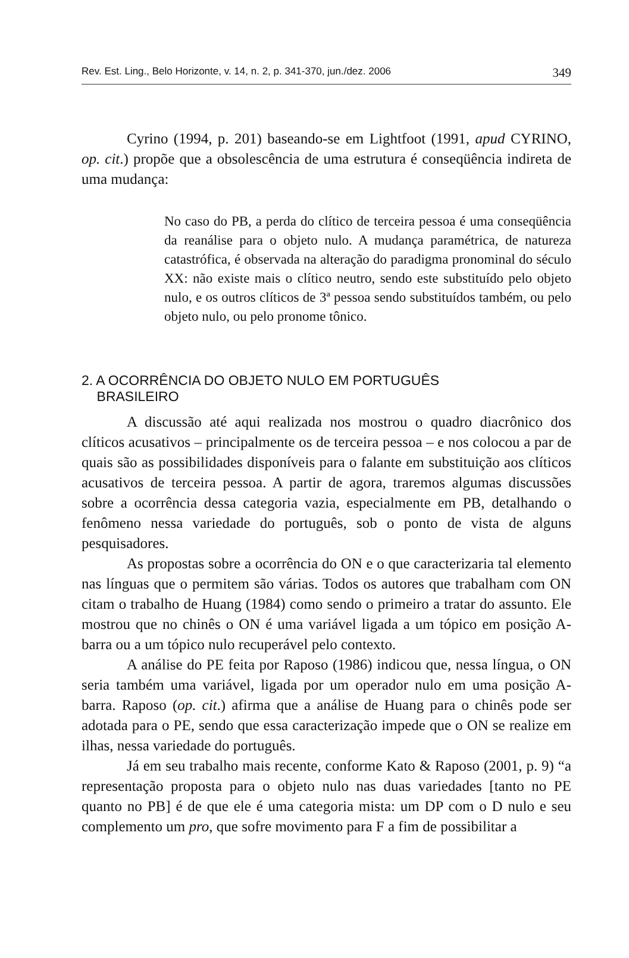Rev. Est. Ling., Belo Horizonte, v. 14, n. 2, p. 341-370, jun./dez. 2006 349
Cyrino (1994, p. 201) baseando-se em Lightfoot (1991, apud CYRINO, op. cit.) propõe que a obsolescência de uma estrutura é conseqüência indireta de uma mudança:
No caso do PB, a perda do clítico de terceira pessoa é uma conseqüência da reanálise para o objeto nulo. A mudança paramétrica, de natureza catastrófica, é observada na alteração do paradigma pronominal do século XX: não existe mais o clítico neutro, sendo este substituído pelo objeto nulo, e os outros clíticos de 3ª pessoa sendo substituídos também, ou pelo objeto nulo, ou pelo pronome tônico.
2. A OCORRÊNCIA DO OBJETO NULO EM PORTUGUÊS
BRASILEIRO
A discussão até aqui realizada nos mostrou o quadro diacrônico dos clíticos acusativos – principalmente os de terceira pessoa – e nos colocou a par de quais são as possibilidades disponíveis para o falante em substituição aos clíticos acusativos de terceira pessoa. A partir de agora, traremos algumas discussões sobre a ocorrência dessa categoria vazia, especialmente em PB, detalhando o fenômeno nessa variedade do português, sob o ponto de vista de alguns pesquisadores.
As propostas sobre a ocorrência do ON e o que caracterizaria tal elemento nas línguas que o permitem são várias. Todos os autores que trabalham com ON citam o trabalho de Huang (1984) como sendo o primeiro a tratar do assunto. Ele mostrou que no chinês o ON é uma variável ligada a um tópico em posição A-barra ou a um tópico nulo recuperável pelo contexto.
A análise do PE feita por Raposo (1986) indicou que, nessa língua, o ON seria também uma variável, ligada por um operador nulo em uma posição A-barra. Raposo (op. cit.) afirma que a análise de Huang para o chinês pode ser adotada para o PE, sendo que essa caracterização impede que o ON se realize em ilhas, nessa variedade do português.
Já em seu trabalho mais recente, conforme Kato & Raposo (2001, p. 9) “a representação proposta para o objeto nulo nas duas variedades [tanto no PE quanto no PB] é de que ele é uma categoria mista: um DP com o D nulo e seu complemento um pro, que sofre movimento para F a fim de possibilitar a